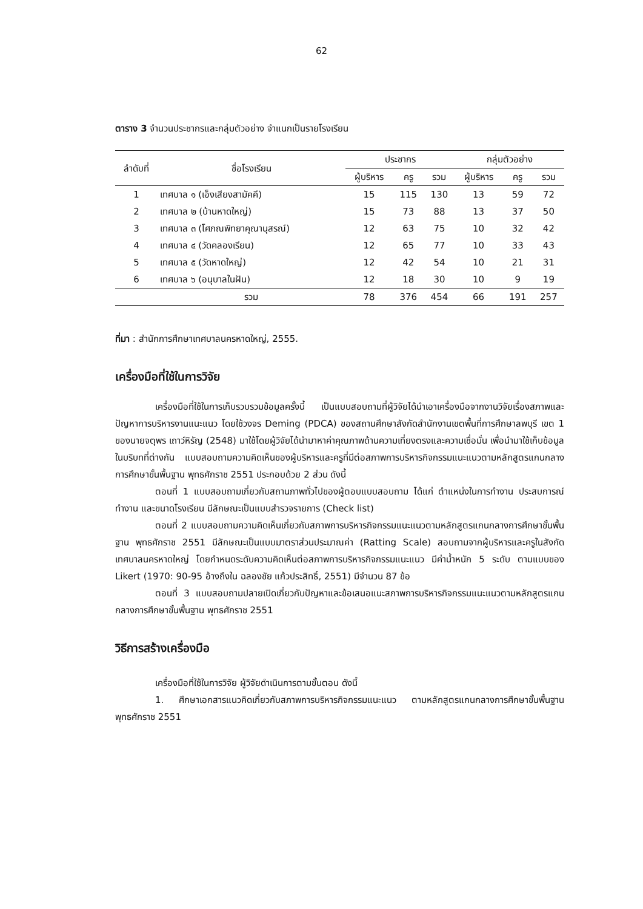62
ตาราง 3 จำนวนประชากรและกลุ่มตัวอย่าง จำแนกเป็นรายโรงเรียน
| ลำดับที่ | ชื่อโรงเรียน | ประชากร | | | กลุ่มตัวอย่าง | | |
| --- | --- | --- | --- | --- | --- | --- | --- |
| | | ผู้บริหาร | ครู | รวม | ผู้บริหาร | ครู | รวม |
| 1 | เทศบาล ๑ (เอ็งเสียงสามัคคี) | 15 | 115 | 130 | 13 | 59 | 72 |
| 2 | เทศบาล ๒ (บ้านหาดใหญ่) | 15 | 73 | 88 | 13 | 37 | 50 |
| 3 | เทศบาล ๓ (โศภณพิทยาคุณานุสรณ์) | 12 | 63 | 75 | 10 | 32 | 42 |
| 4 | เทศบาล ๔ (วัดคลองเรียน) | 12 | 65 | 77 | 10 | 33 | 43 |
| 5 | เทศบาล ๕ (วัดหาดใหญ่) | 12 | 42 | 54 | 10 | 21 | 31 |
| 6 | เทศบาล ๖ (อนุบาลในฝัน) | 12 | 18 | 30 | 10 | 9 | 19 |
| | รวม | 78 | 376 | 454 | 66 | 191 | 257 |
ที่มา : สำนักการศึกษาเทศบาลนครหาดใหญ่, 2555.
เครื่องมือที่ใช้ในการวิจัย
เครื่องมือที่ใช้ในการเก็บรวบรวมข้อมูลครั้งนี้ เป็นแบบสอบถามที่ผู้วิจัยได้นำเอาเครื่องมือจากงานวิจัยเรื่องสภาพและปัญหาการบริหารงานแนะแนว โดยใช้วงจร Deming (PDCA) ของสถานศึกษาสังกัดสำนักงานเขตพื้นที่การศึกษาลพบุรี เขต 1 ของนายจตุพร เถาว์หิรัญ (2548) มาใช้โดยผู้วิจัยได้นำมาหาค่าคุณภาพด้านความเที่ยงตรงและความเชื่อมั่น เพื่อนำมาใช้เก็บข้อมูลในบริบทที่ต่างกัน แบบสอบถามความคิดเห็นของผู้บริหารและครูที่มีต่อสภาพการบริหารกิจกรรมแนะแนวตามหลักสูตรแกนกลางการศึกษาขั้นพื้นฐาน พุทธศักราช 2551 ประกอบด้วย 2 ส่วน ดังนี้
ตอนที่ 1 แบบสอบถามเกี่ยวกับสถานภาพทั่วไปของผู้ตอบแบบสอบถาม ได้แก่ ตำแหน่งในการทำงาน ประสบการณ์ทำงาน และขนาดโรงเรียน มีลักษณะเป็นแบบสำรวจรายการ (Check list)
ตอนที่ 2 แบบสอบถามความคิดเห็นเกี่ยวกับสภาพการบริหารกิจกรรมแนะแนวตามหลักสูตรแกนกลางการศึกษาขั้นพื้นฐาน พุทธศักราช 2551 มีลักษณะเป็นแบบมาตราส่วนประมาณค่า (Ratting Scale) สอบถามจากผู้บริหารและครูในสังกัดเทศบาลนครหาดใหญ่ โดยกำหนดระดับความคิดเห็นต่อสภาพการบริหารกิจกรรมแนะแนว มีค่าน้ำหนัก 5 ระดับ ตามแบบของ Likert (1970: 90-95 อ้างถึงใน ฉลองชัย แก้วประสิทธิ์, 2551) มีจำนวน 87 ข้อ
ตอนที่ 3 แบบสอบถามปลายเปิดเกี่ยวกับปัญหาและข้อเสนอแนะสภาพการบริหารกิจกรรมแนะแนวตามหลักสูตรแกนกลางการศึกษาขั้นพื้นฐาน พุทธศักราช 2551
วิธีการสร้างเครื่องมือ
เครื่องมือที่ใช้ในการวิจัย ผู้วิจัยดำเนินการตามขั้นตอน ดังนี้
1. ศึกษาเอกสารแนวคิดเกี่ยวกับสภาพการบริหารกิจกรรมแนะแนว ตามหลักสูตรแกนกลางการศึกษาขั้นพื้นฐานพุทธศักราช 2551